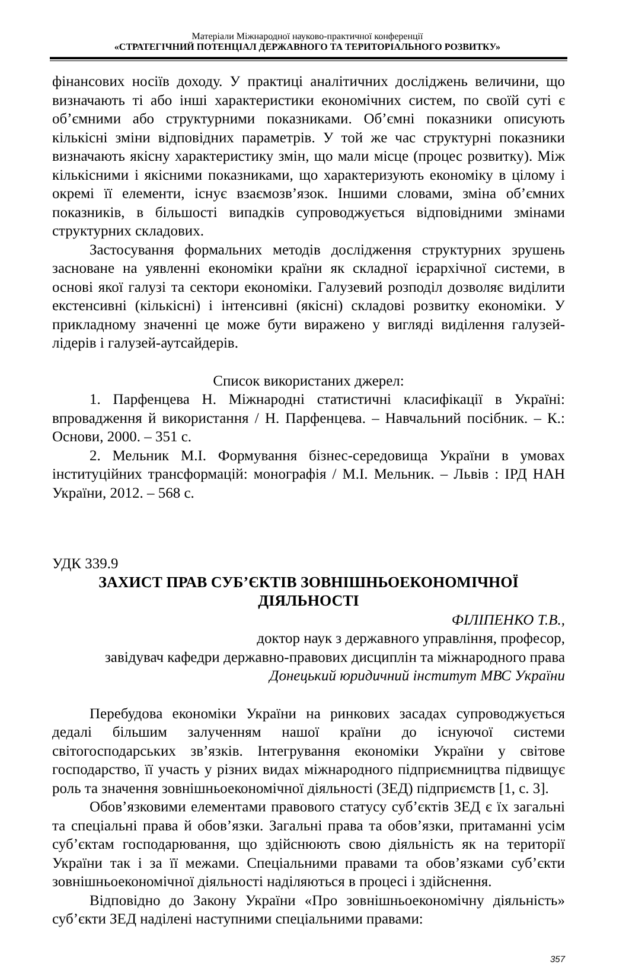Матеріали Міжнародної науково-практичної конференції
«СТРАТЕГІЧНИЙ ПОТЕНЦІАЛ ДЕРЖАВНОГО ТА ТЕРИТОРІАЛЬНОГО РОЗВИТКУ»
фінансових носіїв доходу. У практиці аналітичних досліджень величини, що визначають ті або інші характеристики економічних систем, по своїй суті є об’ємними або структурними показниками. Об’ємні показники описують кількісні зміни відповідних параметрів. У той же час структурні показники визначають якісну характеристику змін, що мали місце (процес розвитку). Між кількісними і якісними показниками, що характеризують економіку в цілому і окремі її елементи, існує взаємозв’язок. Іншими словами, зміна об’ємних показників, в більшості випадків супроводжується відповідними змінами структурних складових.
Застосування формальних методів дослідження структурних зрушень засноване на уявленні економіки країни як складної ієрархічної системи, в основі якої галузі та сектори економіки. Галузевий розподіл дозволяє виділити екстенсивні (кількісні) і інтенсивні (якісні) складові розвитку економіки. У прикладному значенні це може бути виражено у вигляді виділення галузей-лідерів і галузей-аутсайдерів.
Список використаних джерел:
1. Парфенцева Н. Міжнародні статистичні класифікації в Україні: впровадження й використання / Н. Парфенцева. – Навчальний посібник. – К.: Основи, 2000. – 351 с.
2. Мельник М.І. Формування бізнес-середовища України в умовах інституційних трансформацій: монографія / М.І. Мельник. – Львів : ІРД НАН України, 2012. – 568 с.
УДК 339.9
ЗАХИСТ ПРАВ СУБ’ЄКТІВ ЗОВНІШНЬОЕКОНОМІЧНОЇ ДІЯЛЬНОСТІ
ФІЛІПЕНКО Т.В.,
доктор наук з державного управління, професор,
завідувач кафедри державно-правових дисциплін та міжнародного права
Донецький юридичний інститут МВС України
Перебудова економіки України на ринкових засадах супроводжується дедалі більшим залученням нашої країни до існуючої системи світогосподарських зв’язків. Інтегрування економіки України у світове господарство, її участь у різних видах міжнародного підприємництва підвищує роль та значення зовнішньоекономічної діяльності (ЗЕД) підприємств [1, с. 3].
Обов’язковими елементами правового статусу суб’єктів ЗЕД є їх загальні та спеціальні права й обов’язки. Загальні права та обов’язки, притаманні усім суб’єктам господарювання, що здійснюють свою діяльність як на території України так і за її межами. Спеціальними правами та обов’язками суб’єкти зовнішньоекономічної діяльності наділяються в процесі і здійснення.
Відповідно до Закону України «Про зовнішньоекономічну діяльність» суб’єкти ЗЕД наділені наступними спеціальними правами:
357